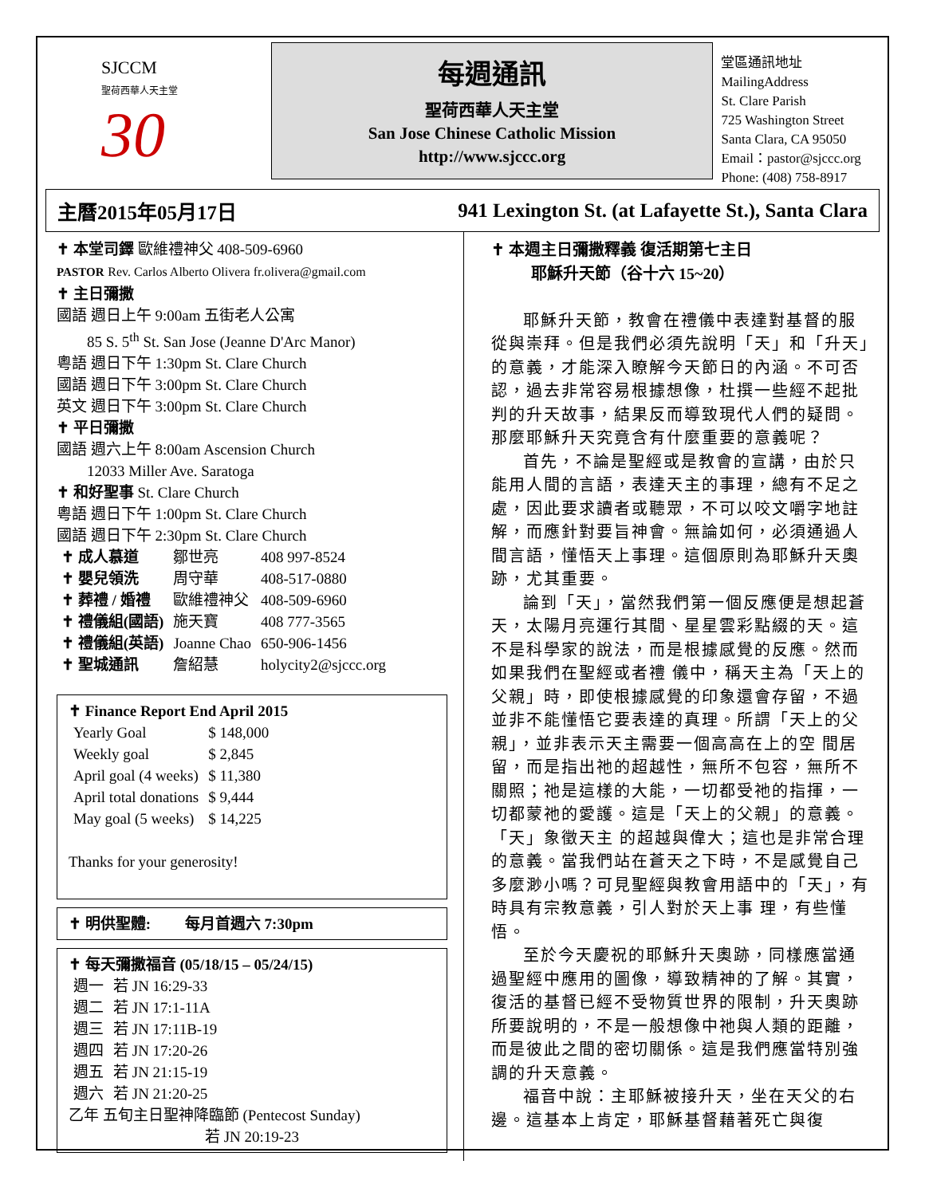SJCCM
聖荷西華人天主堂
30
每週通訊
聖荷西華人天主堂
San Jose Chinese Catholic Mission
http://www.sjccc.org
堂區通訊地址 MailingAddress
St. Clare Parish
725 Washington Street
Santa Clara, CA 95050
Email：pastor@sjccc.org
Phone: (408) 758-8917
主曆2015年05月17日 941 Lexington St. (at Lafayette St.), Santa Clara
✝ 本堂司鐸 歐維禮神父 408-509-6960
PASTOR Rev. Carlos Alberto Olivera fr.olivera@gmail.com
✝ 主日彌撒
國語 週日上午 9:00am 五街老人公寓
85 S. 5<sup>th</sup> St. San Jose (Jeanne D'Arc Manor)
粵語 週日下午 1:30pm St. Clare Church
國語 週日下午 3:00pm St. Clare Church
英文 週日下午 3:00pm St. Clare Church
✝ 平日彌撒
國語 週六上午 8:00am Ascension Church
12033 Miller Ave. Saratoga
✝ 和好聖事 St. Clare Church
粵語 週日下午 1:00pm St. Clare Church
國語 週日下午 2:30pm St. Clare Church
| ✝ 成人慕道 | 鄒世亮 | 408 997-8524 |
| ✝ 嬰兒領洗 | 周守華 | 408-517-0880 |
| ✝ 葬禮 / 婚禮 | 歐維禮神父 | 408-509-6960 |
| ✝ 禮儀組(國語) | 施天寶 | 408 777-3565 |
| ✝ 禮儀組(英語) | Joanne Chao | 650-906-1456 |
| ✝ 聖城通訊 | 詹紹慧 | holycity2@sjccc.org |
✝ Finance Report End April 2015
| Yearly Goal | $ 148,000 |
| Weekly goal | $ 2,845 |
| April goal (4 weeks) | $ 11,380 |
| April total donations | $ 9,444 |
| May goal (5 weeks) | $ 14,225 |
Thanks for your generosity!
✝ 明供聖體: 每月首週六 7:30pm
✝ 每天彌撒福音 (05/18/15 – 05/24/15)
| 週一 | 若 JN 16:29-33 |
| 週二 | 若 JN 17:1-11A |
| 週三 | 若 JN 17:11B-19 |
| 週四 | 若 JN 17:20-26 |
| 週五 | 若 JN 21:15-19 |
| 週六 | 若 JN 21:20-25 |
乙年 五旬主日聖神降臨節 (Pentecost Sunday)
若 JN 20:19-23
✝ 本週主日彌撒釋義 復活期第七主日
耶穌升天節（谷十六 15~20）
耶穌升天節，教會在禮儀中表達對基督的服從與崇拜。但是我們必須先說明「天」和「升天」的意義，才能深入瞭解今天節日的內涵。不可否認，過去非常容易根據想像，杜撰一些經不起批判的升天故事，結果反而導致現代人們的疑問。那麼耶穌升天究竟含有什麼重要的意義呢？
首先，不論是聖經或是教會的宣講，由於只能用人間的言語，表達天主的事理，總有不足之處，因此要求讀者或聽眾，不可以咬文嚼字地註解，而應針對要旨神會。無論如何，必須通過人間言語，懂悟天上事理。這個原則為耶穌升天奧跡，尤其重要。
論到「天」，當然我們第一個反應便是想起蒼天，太陽月亮運行其間、星星雲彩點綴的天。這不是科學家的說法，而是根據感覺的反應。然而如果我們在聖經或者禮 儀中，稱天主為「天上的父親」時，即使根據感覺的印象還會存留，不過並非不能懂悟它要表達的真理。所謂「天上的父親」，並非表示天主需要一個高高在上的空 間居留，而是指出祂的超越性，無所不包容，無所不關照；祂是這樣的大能，一切都受祂的指揮，一切都蒙祂的愛護。這是「天上的父親」的意義。「天」象徵天主 的超越與偉大；這也是非常合理的意義。當我們站在蒼天之下時，不是感覺自己多麼渺小嗎？可見聖經與教會用語中的「天」，有時具有宗教意義，引人對於天上事 理，有些懂悟。
至於今天慶祝的耶穌升天奧跡，同樣應當通過聖經中應用的圖像，導致精神的了解。其實，復活的基督已經不受物質世界的限制，升天奧跡所要說明的，不是一般想像中祂與人類的距離，而是彼此之間的密切關係。這是我們應當特別強調的升天意義。
福音中說：主耶穌被接升天，坐在天父的右邊。這基本上肯定，耶穌基督藉著死亡與復